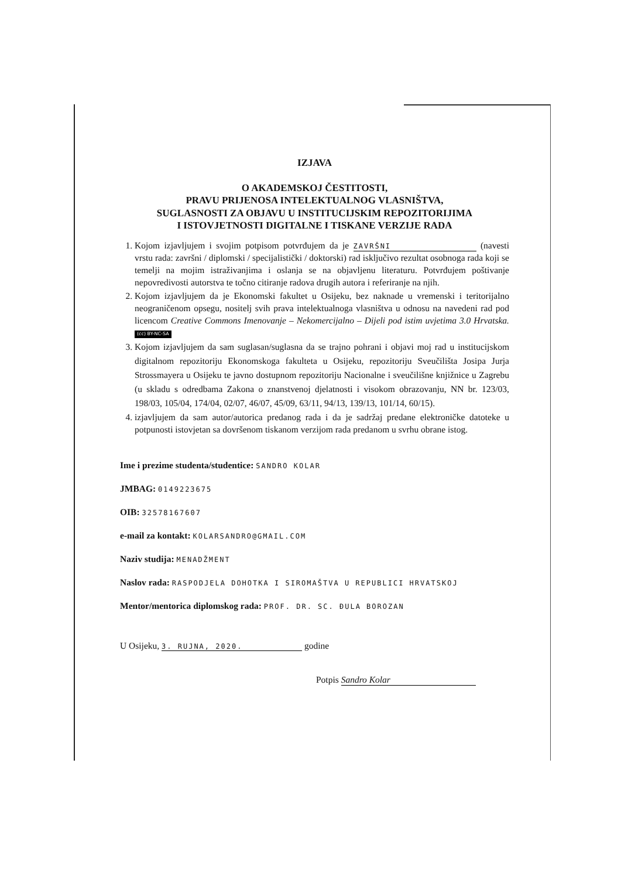IZJAVA
O AKADEMSKOJ ČESTITOSTI,
PRAVU PRIJENOSA INTELEKTUALNOG VLASNIŠTVA,
SUGLASNOSTI ZA OBJAVU U INSTITUCIJSKIM REPOZITORIJIMA
I ISTOVJETNOSTI DIGITALNE I TISKANE VERZIJE RADA
1. Kojom izjavljujem i svojim potpisom potvrđujem da je ZAVRŠNI (navesti vrstu rada: završni / diplomski / specijalistički / doktorski) rad isključivo rezultat osobnoga rada koji se temelji na mojim istraživanjima i oslanja se na objavljenu literaturu. Potvrđujem poštivanje nepovredivosti autorstva te točno citiranje radova drugih autora i referiranje na njih.
2. Kojom izjavljujem da je Ekonomski fakultet u Osijeku, bez naknade u vremenski i teritorijalno neograničenom opsegu, nositelj svih prava intelektualnoga vlasništva u odnosu na navedeni rad pod licencom Creative Commons Imenovanje – Nekomercijalno – Dijeli pod istim uvjetima 3.0 Hrvatska. (cc) BY-NC-SA
3. Kojom izjavljujem da sam suglasan/suglasna da se trajno pohrani i objavi moj rad u institucijskom digitalnom repozitoriju Ekonomskoga fakulteta u Osijeku, repozitoriju Sveučilišta Josipa Jurja Strossmayera u Osijeku te javno dostupnom repozitoriju Nacionalne i sveučilišne knjižnice u Zagrebu (u skladu s odredbama Zakona o znanstvenoj djelatnosti i visokom obrazovanju, NN br. 123/03, 198/03, 105/04, 174/04, 02/07, 46/07, 45/09, 63/11, 94/13, 139/13, 101/14, 60/15).
4. izjavljujem da sam autor/autorica predanog rada i da je sadržaj predane elektroničke datoteke u potpunosti istovjetan sa dovršenom tiskanom verzijom rada predanom u svrhu obrane istog.
Ime i prezime studenta/studentice: SANDRO KOLAR
JMBAG: 0149223675
OIB: 32578167607
e-mail za kontakt: KOLARSANDRO@GMAIL.COM
Naziv studija: MENADŽMENT
Naslov rada: RASPODJELA DOHOTKA I SIROMAŠTVA U REPUBLICI HRVATSKOJ
Mentor/mentorica diplomskog rada: PROF. DR. SC. ĐULA BOROZAN
U Osijeku, 3. RUJNA, 2020. godine
Potpis Sandro Kolar